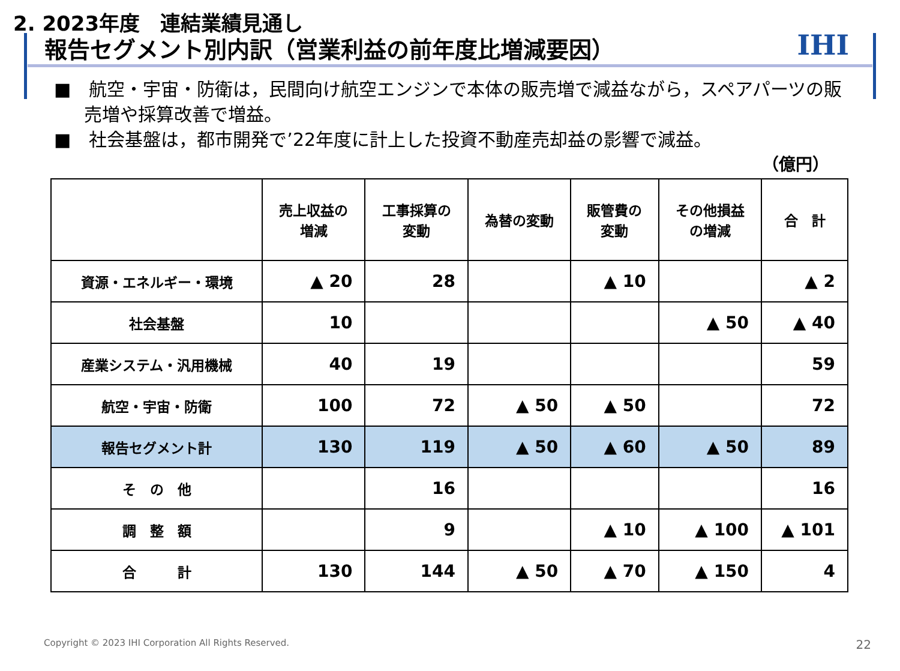2. 2023年度　連結業績見通し
報告セグメント別内訳（営業利益の前年度比増減要因）
IHI
■　航空・宇宙・防衛は，民間向け航空エンジンで本体の販売増で減益ながら，スペアパーツの販売増や採算改善で増益。
■　社会基盤は，都市開発で’22年度に計上した投資不動産売却益の影響で減益。
（億円）
| | 売上収益の 増減 | 工事採算の 変動 | 為替の変動 | 販管費の 変動 | その他損益 の増減 | 合 計 |
| --- | --- | --- | --- | --- | --- | --- |
| 資源・エネルギー・環境 | ▲ 20 | 28 | | ▲ 10 | | ▲ 2 |
| 社会基盤 | 10 | | | | ▲ 50 | ▲ 40 |
| 産業システム・汎用機械 | 40 | 19 | | | | 59 |
| 航空・宇宙・防衛 | 100 | 72 | ▲ 50 | ▲ 50 | | 72 |
| 報告セグメント計 | 130 | 119 | ▲ 50 | ▲ 60 | ▲ 50 | 89 |
| そ の 他 | | 16 | | | | 16 |
| 調 整 額 | | 9 | | ▲ 10 | ▲ 100 | ▲ 101 |
| 合 計 | 130 | 144 | ▲ 50 | ▲ 70 | ▲ 150 | 4 |
Copyright © 2023 IHI Corporation All Rights Reserved.
22